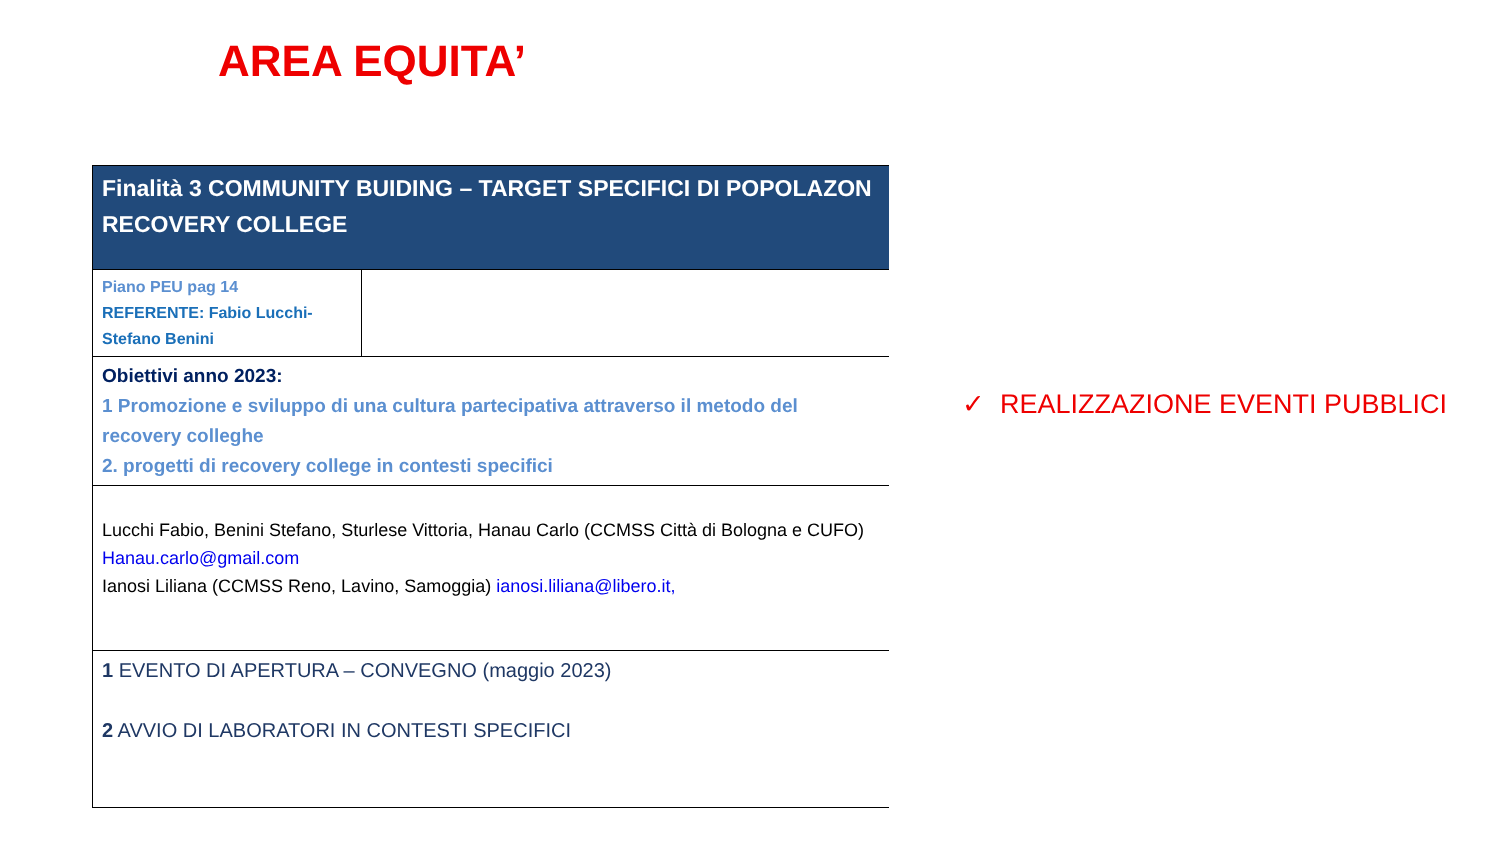AREA EQUITA’
| Finalità 3 COMMUNITY BUIDING – TARGET SPECIFICI DI POPOLAZON RECOVERY COLLEGE | |
| Piano PEU pag 14 REFERENTE: Fabio Lucchi- Stefano Benini | |
| Obiettivi anno 2023: 1 Promozione e sviluppo di una cultura partecipativa attraverso il metodo del recovery colleghe 2. progetti di recovery college in contesti specifici | |
| Lucchi Fabio, Benini Stefano, Sturlese Vittoria, Hanau Carlo (CCMSS Città di Bologna e CUFO) Hanau.carlo@gmail.com Ianosi Liliana (CCMSS Reno, Lavino, Samoggia) ianosi.liliana@libero.it, | |
| 1 EVENTO DI APERTURA – CONVEGNO (maggio 2023) 2 AVVIO DI LABORATORI IN CONTESTI SPECIFICI | |
✓ REALIZZAZIONE EVENTI PUBBLICI